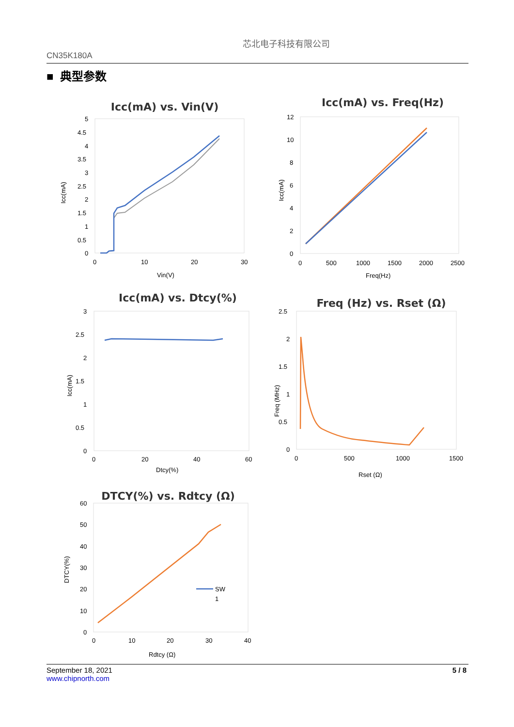CN35K180A
芯北电子科技有限公司
■ 典型参数
Icc(mA) vs. Vin(V)
5
4.5
4
3.5
3
2.5
2
1.5
1
0.5
0
0
10
20
30
Vin(V)
Icc(mA)
Icc(mA) vs. Freq(Hz)
12
10
8
6
4
2
0
0
500
1000
1500
2000
2500
Freq(Hz)
Icc(mA)
Icc(mA) vs. Dtcy(%)
3
2.5
2
1.5
1
0.5
0
0
20
40
60
Dtcy(%)
Icc(mA)
Freq (Hz) vs. Rset (Ω)
2.5
2
1.5
1
0.5
0
0
500
1000
1500
Rset (Ω)
Freq (MHz)
DTCY(%) vs. Rdtcy (Ω)
60
50
40
30
20
10
0
0
10
20
30
40
Rdtcy (Ω)
DTCY(%)
SW
1
September 18, 2021
www.chipnorth.com
5 / 8